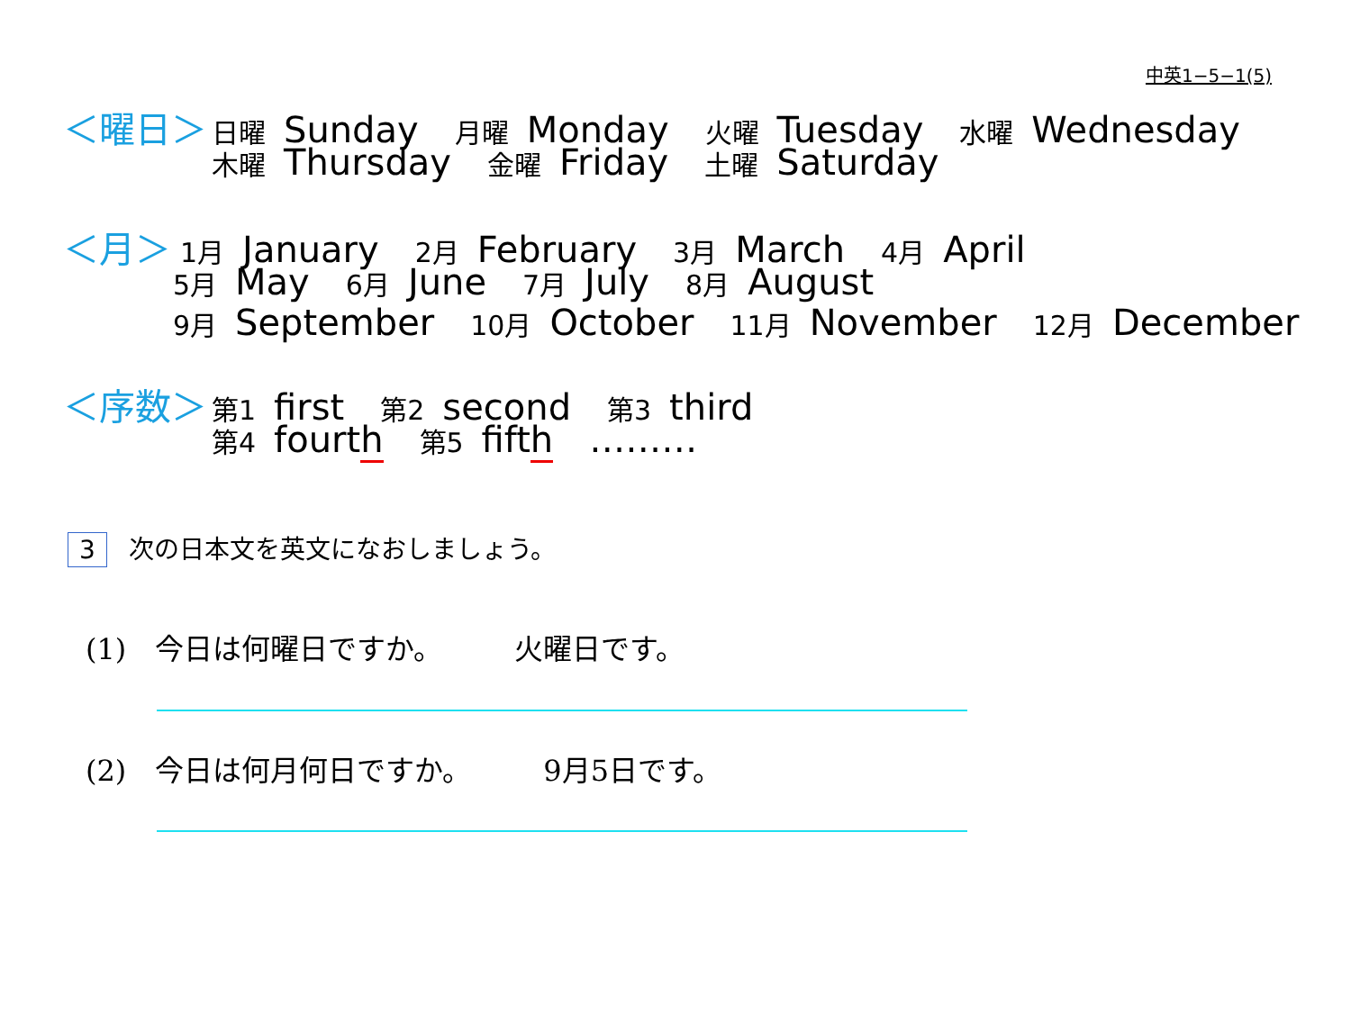中英1−5−1(5)
＜曜日＞ 日曜 Sunday 月曜 Monday 火曜 Tuesday 水曜 Wednesday
木曜 Thursday 金曜 Friday 土曜 Saturday
＜月＞ 1月 January 2月 February 3月 March 4月 April
5月 May 6月 June 7月 July 8月 August
9月 September 10月 October 11月 November 12月 December
＜序数＞ 第1 first 第2 second 第3 third
第4 fourth 第5 fifth ………
3 次の日本文を英文になおしましょう。
(1)　今日は何曜日ですか。　　　火曜日です。
(2)　今日は何月何日ですか。　　　9月5日です。